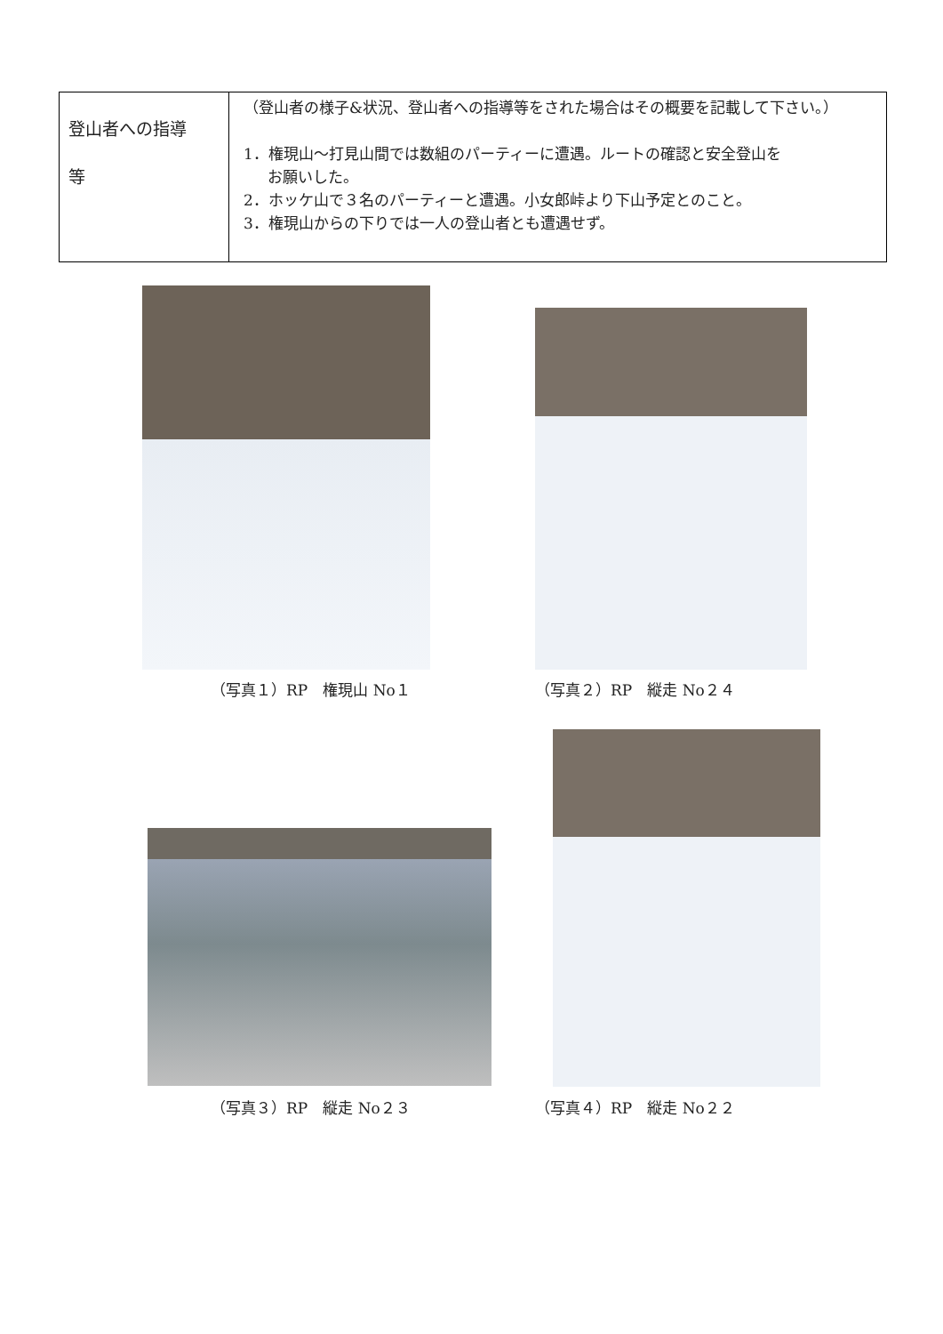| 登山者への指導 等 | （登山者の様子&状況、登山者への指導等をされた場合はその概要を記載して下さい。） 1．権現山～打見山間では数組のパーティーに遭遇。ルートの確認と安全登山を お願いした。 2．ホッケ山で３名のパーティーと遭遇。小女郎峠より下山予定とのこと。 3．権現山からの下りでは一人の登山者とも遭遇せず。 |
（写真１）RP　権現山 No１ （写真２）RP　縦走 No２４
（写真３）RP　縦走 No２３ （写真４）RP　縦走 No２２